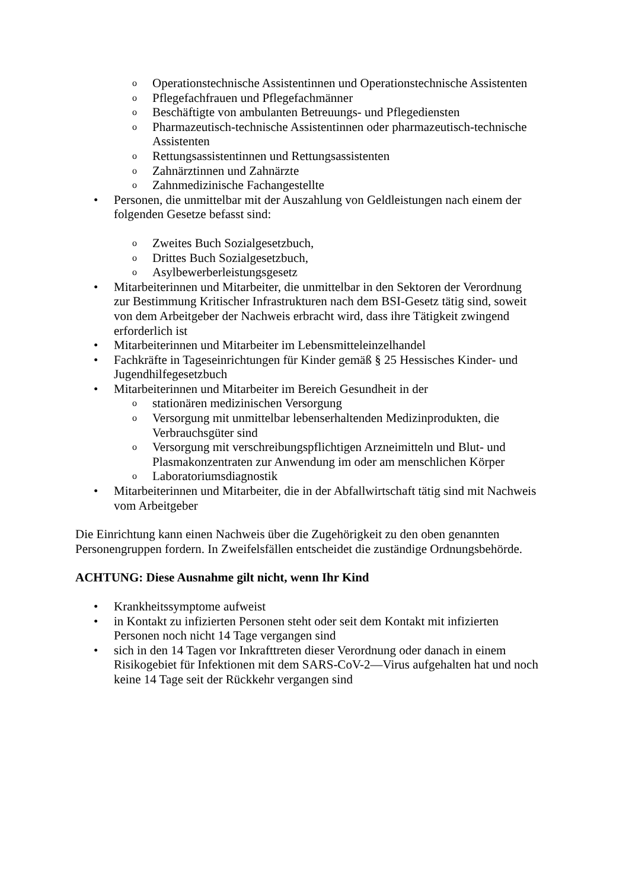o Operationstechnische Assistentinnen und Operationstechnische Assistenten
o Pflegefachfrauen und Pflegefachmänner
o Beschäftigte von ambulanten Betreuungs- und Pflegediensten
o Pharmazeutisch-technische Assistentinnen oder pharmazeutisch-technische Assistenten
o Rettungsassistentinnen und Rettungsassistenten
o Zahnärztinnen und Zahnärzte
o Zahnmedizinische Fachangestellte
• Personen, die unmittelbar mit der Auszahlung von Geldleistungen nach einem der folgenden Gesetze befasst sind:
o Zweites Buch Sozialgesetzbuch,
o Drittes Buch Sozialgesetzbuch,
o Asylbewerberleistungsgesetz
• Mitarbeiterinnen und Mitarbeiter, die unmittelbar in den Sektoren der Verordnung zur Bestimmung Kritischer Infrastrukturen nach dem BSI-Gesetz tätig sind, soweit von dem Arbeitgeber der Nachweis erbracht wird, dass ihre Tätigkeit zwingend erforderlich ist
• Mitarbeiterinnen und Mitarbeiter im Lebensmitteleinzelhandel
• Fachkräfte in Tageseinrichtungen für Kinder gemäß § 25 Hessisches Kinder- und Jugendhilfegesetzbuch
• Mitarbeiterinnen und Mitarbeiter im Bereich Gesundheit in der
ostationären medizinischen Versorgung
o Versorgung mit unmittelbar lebenserhaltenden Medizinprodukten, die Verbrauchsgüter sind
o Versorgung mit verschreibungspflichtigen Arzneimitteln und Blut- und Plasmakonzentraten zur Anwendung im oder am menschlichen Körper
o Laboratoriumsdiagnostik
• Mitarbeiterinnen und Mitarbeiter, die in der Abfallwirtschaft tätig sind mit Nachweis vom Arbeitgeber
Die Einrichtung kann einen Nachweis über die Zugehörigkeit zu den oben genannten Personengruppen fordern. In Zweifelsfällen entscheidet die zuständige Ordnungsbehörde.
ACHTUNG: Diese Ausnahme gilt nicht, wenn Ihr Kind
• Krankheitssymptome aufweist
• in Kontakt zu infizierten Personen steht oder seit dem Kontakt mit infizierten Personen noch nicht 14 Tage vergangen sind
• sich in den 14 Tagen vor Inkrafttreten dieser Verordnung oder danach in einem Risikogebiet für Infektionen mit dem SARS-CoV-2—Virus aufgehalten hat und noch keine 14 Tage seit der Rückkehr vergangen sind